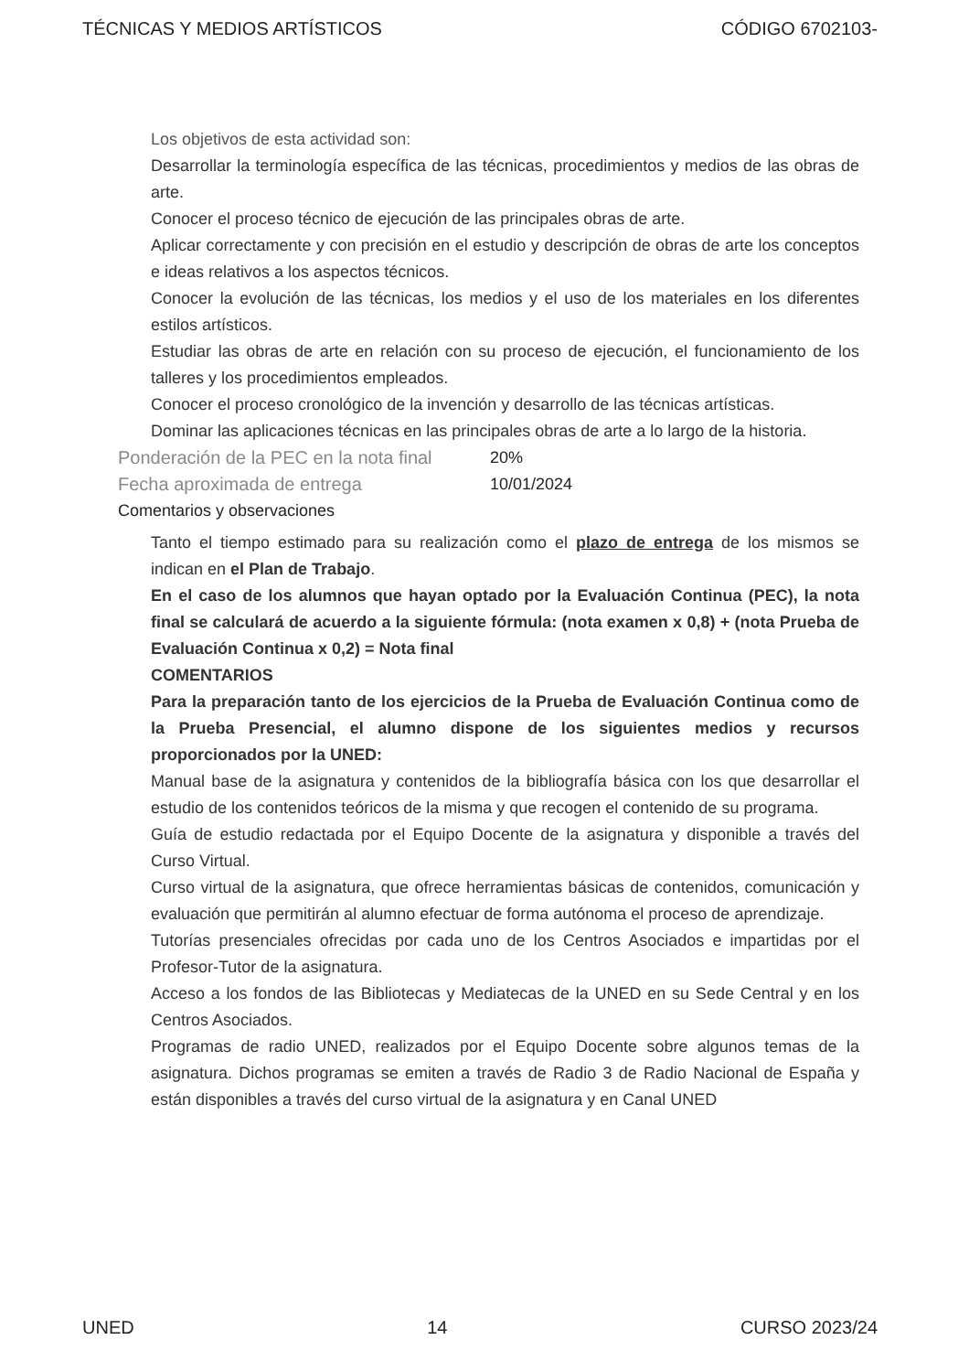TÉCNICAS Y MEDIOS ARTÍSTICOS CÓDIGO 6702103-
Los objetivos de esta actividad son:
Desarrollar la terminología específica de las técnicas, procedimientos y medios de las obras de arte.
Conocer el proceso técnico de ejecución de las principales obras de arte.
Aplicar correctamente y con precisión en el estudio y descripción de obras de arte los conceptos e ideas relativos a los aspectos técnicos.
Conocer la evolución de las técnicas, los medios y el uso de los materiales en los diferentes estilos artísticos.
Estudiar las obras de arte en relación con su proceso de ejecución, el funcionamiento de los talleres y los procedimientos empleados.
Conocer el proceso cronológico de la invención y desarrollo de las técnicas artísticas.
Dominar las aplicaciones técnicas en las principales obras de arte a lo largo de la historia.
Ponderación de la PEC en la nota final 20%
Fecha aproximada de entrega 10/01/2024
Comentarios y observaciones
Tanto el tiempo estimado para su realización como el plazo de entrega de los mismos se indican en el Plan de Trabajo.
En el caso de los alumnos que hayan optado por la Evaluación Continua (PEC), la nota final se calculará de acuerdo a la siguiente fórmula: (nota examen x 0,8) + (nota Prueba de Evaluación Continua x 0,2) = Nota final
COMENTARIOS
Para la preparación tanto de los ejercicios de la Prueba de Evaluación Continua como de la Prueba Presencial, el alumno dispone de los siguientes medios y recursos proporcionados por la UNED:
Manual base de la asignatura y contenidos de la bibliografía básica con los que desarrollar el estudio de los contenidos teóricos de la misma y que recogen el contenido de su programa.
Guía de estudio redactada por el Equipo Docente de la asignatura y disponible a través del Curso Virtual.
Curso virtual de la asignatura, que ofrece herramientas básicas de contenidos, comunicación y evaluación que permitirán al alumno efectuar de forma autónoma el proceso de aprendizaje.
Tutorías presenciales ofrecidas por cada uno de los Centros Asociados e impartidas por el Profesor-Tutor de la asignatura.
Acceso a los fondos de las Bibliotecas y Mediatecas de la UNED en su Sede Central y en los Centros Asociados.
Programas de radio UNED, realizados por el Equipo Docente sobre algunos temas de la asignatura. Dichos programas se emiten a través de Radio 3 de Radio Nacional de España y están disponibles a través del curso virtual de la asignatura y en Canal UNED
UNED 14 CURSO 2023/24